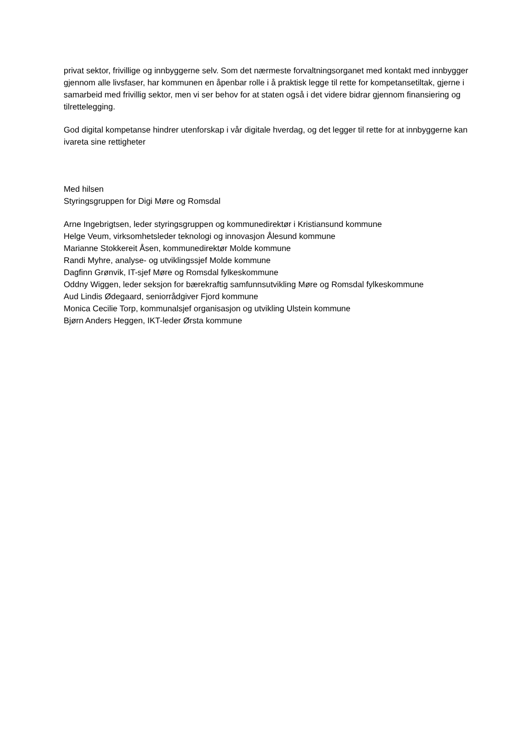privat sektor, frivillige og innbyggerne selv. Som det nærmeste forvaltningsorganet med kontakt med innbygger gjennom alle livsfaser, har kommunen en åpenbar rolle i å praktisk legge til rette for kompetansetiltak, gjerne i samarbeid med frivillig sektor, men vi ser behov for at staten også i det videre bidrar gjennom finansiering og tilrettelegging.
God digital kompetanse hindrer utenforskap i vår digitale hverdag, og det legger til rette for at innbyggerne kan ivareta sine rettigheter
Med hilsen
Styringsgruppen for Digi Møre og Romsdal
Arne Ingebrigtsen, leder styringsgruppen og kommunedirektør i Kristiansund kommune
Helge Veum, virksomhetsleder teknologi og innovasjon Ålesund kommune
Marianne Stokkereit Åsen, kommunedirektør Molde kommune
Randi Myhre, analyse- og utviklingssjef Molde kommune
Dagfinn Grønvik, IT-sjef Møre og Romsdal fylkeskommune
Oddny Wiggen, leder seksjon for bærekraftig samfunnsutvikling Møre og Romsdal fylkeskommune
Aud Lindis Ødegaard, seniorrådgiver Fjord kommune
Monica Cecilie Torp, kommunalsjef organisasjon og utvikling Ulstein kommune
Bjørn Anders Heggen, IKT-leder Ørsta kommune